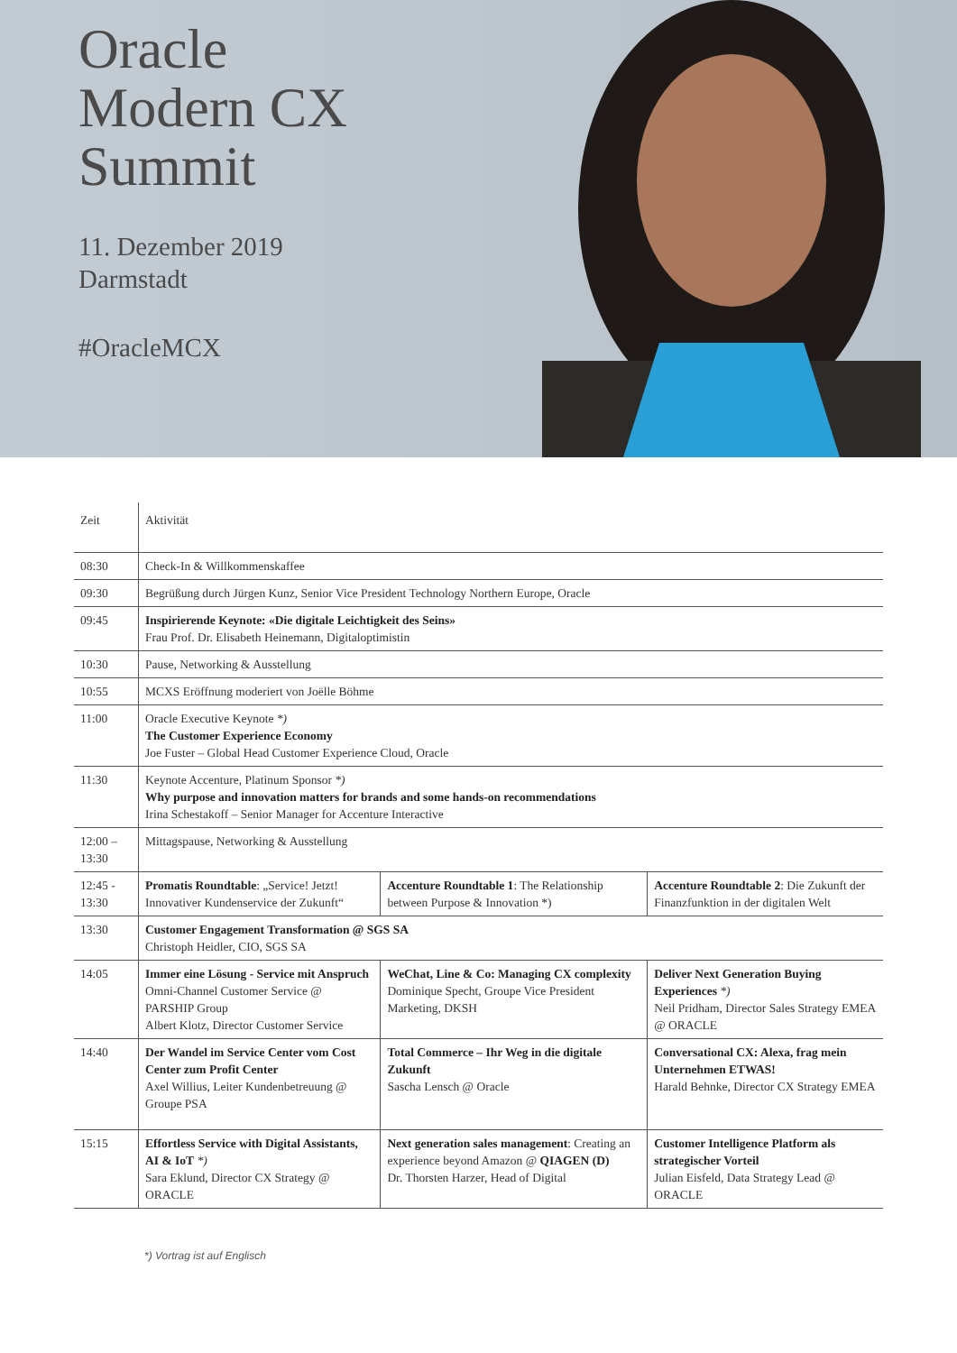Oracle
Modern CX
Summit
11. Dezember 2019
Darmstadt
#OracleMCX
| Zeit | Aktivität | | |
| --- | --- | --- | --- |
| 08:30 | Check-In & Willkommenskaffee | | |
| 09:30 | Begrüßung durch Jürgen Kunz, Senior Vice President Technology Northern Europe, Oracle | | |
| 09:45 | Inspirierende Keynote: «Die digitale Leichtigkeit des Seins» Frau Prof. Dr. Elisabeth Heinemann, Digitaloptimistin | | |
| 10:30 | Pause, Networking & Ausstellung | | |
| 10:55 | MCXS Eröffnung moderiert von Joëlle Böhme | | |
| 11:00 | Oracle Executive Keynote *) The Customer Experience Economy Joe Fuster – Global Head Customer Experience Cloud, Oracle | | |
| 11:30 | Keynote Accenture, Platinum Sponsor *) Why purpose and innovation matters for brands and some hands-on recommendations Irina Schestakoff – Senior Manager for Accenture Interactive | | |
| 12:00 – 13:30 | Mittagspause, Networking & Ausstellung | | |
| 12:45 - 13:30 | Promatis Roundtable : „Service! Jetzt! Innovativer Kundenservice der Zukunft“ | Accenture Roundtable 1 : The Relationship between Purpose & Innovation *) | Accenture Roundtable 2 : Die Zukunft der Finanzfunktion in der digitalen Welt |
| 13:30 | Customer Engagement Transformation @ SGS SA Christoph Heidler, CIO, SGS SA | | |
| 14:05 | Immer eine Lösung - Service mit Anspruch Omni-Channel Customer Service @ PARSHIP Group Albert Klotz, Director Customer Service | WeChat, Line & Co: Managing CX complexity Dominique Specht, Groupe Vice President Marketing, DKSH | Deliver Next Generation Buying Experiences *) Neil Pridham, Director Sales Strategy EMEA @ ORACLE |
| 14:40 | Der Wandel im Service Center vom Cost Center zum Profit Center Axel Willius, Leiter Kundenbetreuung @ Groupe PSA | Total Commerce – Ihr Weg in die digitale Zukunft Sascha Lensch @ Oracle | Conversational CX: Alexa, frag mein Unternehmen ETWAS! Harald Behnke, Director CX Strategy EMEA |
| 15:15 | Effortless Service with Digital Assistants, AI & IoT *) Sara Eklund, Director CX Strategy @ ORACLE | Next generation sales management : Creating an experience beyond Amazon @ QIAGEN (D) Dr. Thorsten Harzer, Head of Digital | Customer Intelligence Platform als strategischer Vorteil Julian Eisfeld, Data Strategy Lead @ ORACLE |
*) Vortrag ist auf Englisch